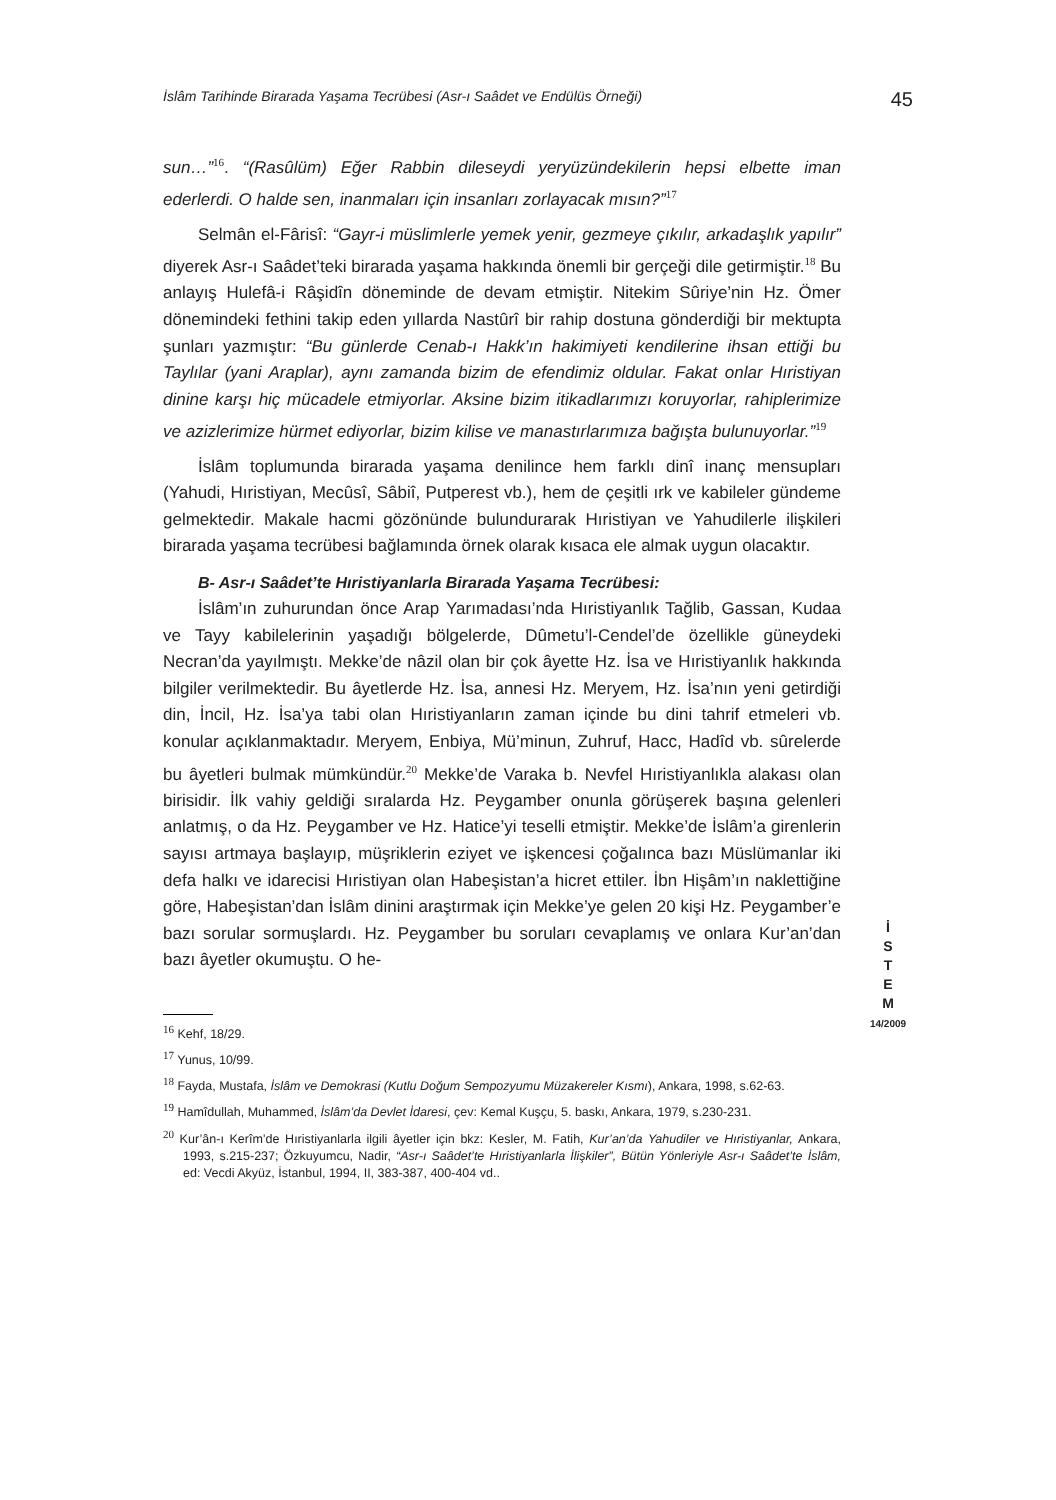İslâm Tarihinde Birarada Yaşama Tecrübesi (Asr-ı Saâdet ve Endülüs Örneği) 45
sun…”<sup>16</sup>. “(Rasûlüm) Eğer Rabbin dileseydi yeryüzündekilerin hepsi elbette iman ederlerdi. O halde sen, inanmaları için insanları zorlayacak mısın?”<sup>17</sup>
Selmân el-Fârisî: “Gayr-i müslimlerle yemek yenir, gezmeye çıkılır, arkadaşlık yapılır” diyerek Asr-ı Saâdet’teki birarada yaşama hakkında önemli bir gerçeği dile getirmiştir.<sup>18</sup> Bu anlayış Hulefâ-i Râşidîn döneminde de devam etmiştir. Nitekim Sûriye’nin Hz. Ömer dönemindeki fethini takip eden yıllarda Nastûrî bir rahip dostuna gönderdiği bir mektupta şunları yazmıştır: “Bu günlerde Cenab-ı Hakk’ın hakimiyeti kendilerine ihsan ettiği bu Taylılar (yani Araplar), aynı zamanda bizim de efendimiz oldular. Fakat onlar Hıristiyan dinine karşı hiç mücadele etmiyorlar. Aksine bizim itikadlarımızı koruyorlar, rahiplerimize ve azizlerimize hürmet ediyorlar, bizim kilise ve manastırlarımıza bağışta bulunuyorlar.”<sup>19</sup>
İslâm toplumunda birarada yaşama denilince hem farklı dinî inanç mensupları (Yahudi, Hıristiyan, Mecûsî, Sâbiî, Putperest vb.), hem de çeşitli ırk ve kabileler gündeme gelmektedir. Makale hacmi gözönünde bulundurarak Hıristiyan ve Yahudilerle ilişkileri birarada yaşama tecrübesi bağlamında örnek olarak kısaca ele almak uygun olacaktır.
B- Asr-ı Saâdet’te Hıristiyanlarla Birarada Yaşama Tecrübesi:
İslâm’ın zuhurundan önce Arap Yarımadası’nda Hıristiyanlık Tağlib, Gassan, Kudaa ve Tayy kabilelerinin yaşadığı bölgelerde, Dûmetu’l-Cendel’de özellikle güneydeki Necran’da yayılmıştı. Mekke’de nâzil olan bir çok âyette Hz. İsa ve Hıristiyanlık hakkında bilgiler verilmektedir. Bu âyetlerde Hz. İsa, annesi Hz. Meryem, Hz. İsa’nın yeni getirdiği din, İncil, Hz. İsa’ya tabi olan Hıristiyanların zaman içinde bu dini tahrif etmeleri vb. konular açıklanmaktadır. Meryem, Enbiya, Mü’minun, Zuhruf, Hacc, Hadîd vb. sûrelerde bu âyetleri bulmak mümkündür.<sup>20</sup> Mekke’de Varaka b. Nevfel Hıristiyanlıkla alakası olan birisidir. İlk vahiy geldiği sıralarda Hz. Peygamber onunla görüşerek başına gelenleri anlatmış, o da Hz. Peygamber ve Hz. Hatice’yi teselli etmiştir. Mekke’de İslâm’a girenlerin sayısı artmaya başlayıp, müşriklerin eziyet ve işkencesi çoğalınca bazı Müslümanlar iki defa halkı ve idarecisi Hıristiyan olan Habeşistan’a hicret ettiler. İbn Hişâm’ın naklettiğine göre, Habeşistan’dan İslâm dinini araştırmak için Mekke’ye gelen 20 kişi Hz. Peygamber’e bazı sorular sormuşlardı. Hz. Peygamber bu soruları cevaplamış ve onlara Kur’an’dan bazı âyetler okumuştu. O he-
<sup>16</sup> Kehf, 18/29.
<sup>17</sup> Yunus, 10/99.
<sup>18</sup> Fayda, Mustafa, İslâm ve Demokrasi (Kutlu Doğum Sempozyumu Müzakereler Kısmı), Ankara, 1998, s.62-63.
<sup>19</sup> Hamîdullah, Muhammed, İslâm’da Devlet İdaresi, çev: Kemal Kuşçu, 5. baskı, Ankara, 1979, s.230-231.
<sup>20</sup> Kur’ân-ı Kerîm’de Hıristiyanlarla ilgili âyetler için bkz: Kesler, M. Fatih, Kur’an’da Yahudiler ve Hıristiyanlar, Ankara, 1993, s.215-237; Özkuyumcu, Nadir, “Asr-ı Saâdet’te Hıristiyanlarla İlişkiler”, Bütün Yönleriyle Asr-ı Saâdet’te İslâm, ed: Vecdi Akyüz, İstanbul, 1994, II, 383-387, 400-404 vd..
İ
S
T
E
M
14/2009